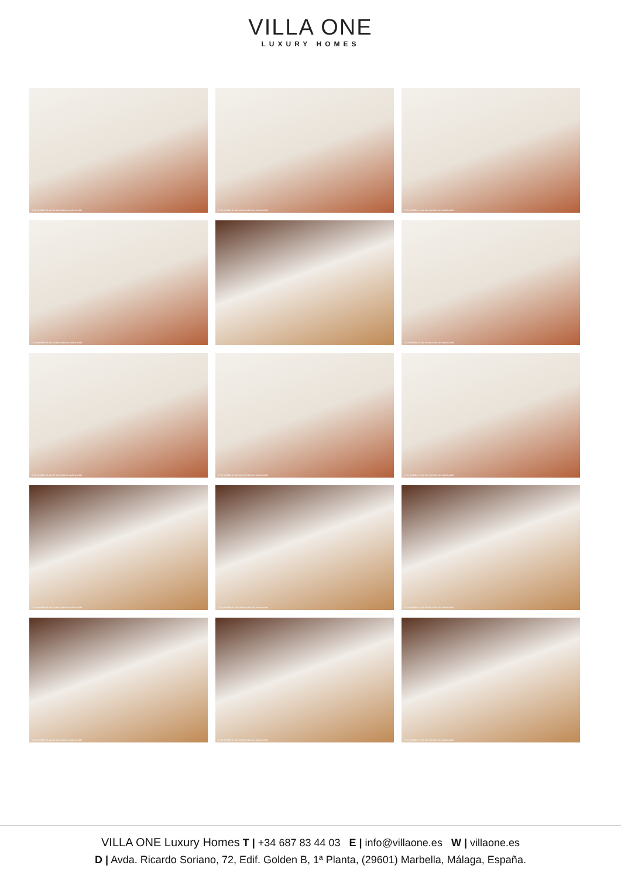VILLA ONE
LUXURY HOMES
© Se prohibe el uso de esta foto sin autorización
© Se prohibe el uso de esta foto sin autorización
© Se prohibe el uso de esta foto sin autorización
© Se prohibe el uso de esta foto sin autorización
© Se prohibe el uso de esta foto sin autorización
© Se prohibe el uso de esta foto sin autorización
© Se prohibe el uso de esta foto sin autorización
© Se prohibe el uso de esta foto sin autorización
© Se prohibe el uso de esta foto sin autorización
© Se prohibe el uso de esta foto sin autorización
© Se prohibe el uso de esta foto sin autorización
© Se prohibe el uso de esta foto sin autorización
© Se prohibe el uso de esta foto sin autorización
© Se prohibe el uso de esta foto sin autorización
VILLA ONE Luxury Homes T | +34 687 83 44 03 E | info@villaone.es W | villaone.es
D | Avda. Ricardo Soriano, 72, Edif. Golden B, 1ª Planta, (29601) Marbella, Málaga, España.